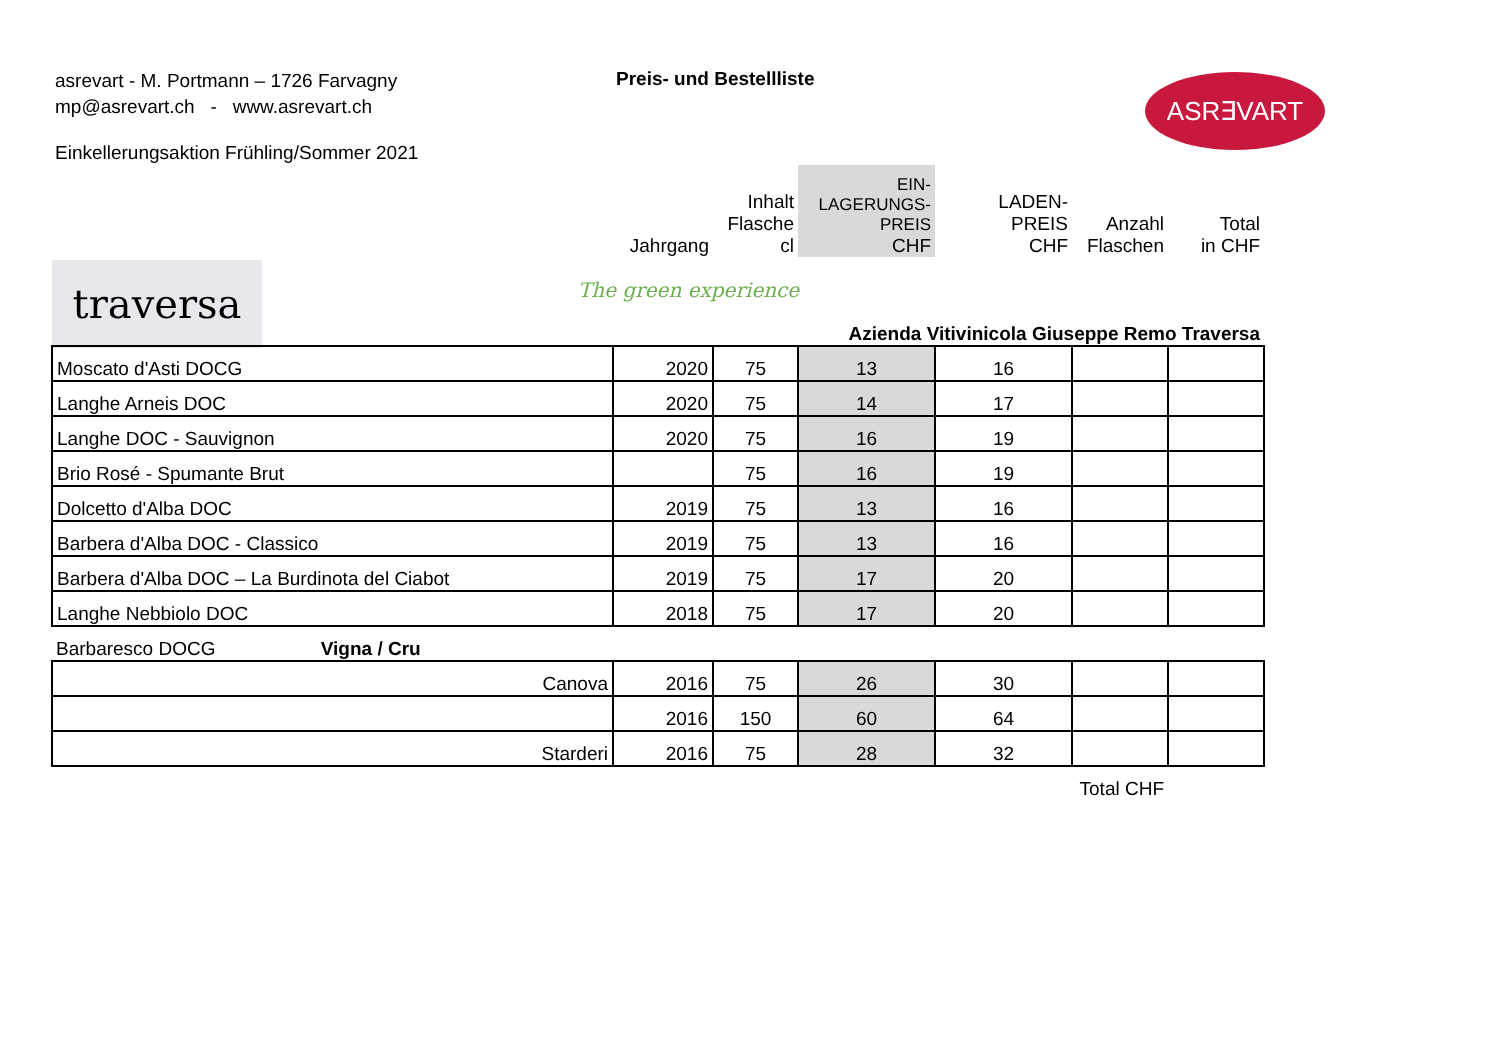asrevart - M. Portmann – 1726 Farvagny
mp@asrevart.ch - www.asrevart.ch
Preis- und Bestellliste ASR∃VART
Einkellerungsaktion Frühling/Sommer 2021
traversa The green experience
| | Jahrgang | Inhalt Flasche cl | EIN- LAGERUNGS- PREIS CHF | LADEN- PREIS CHF | Anzahl Flaschen | Total in CHF |
| | Azienda Vitivinicola Giuseppe Remo Traversa | | | | | |
| Moscato d'Asti DOCG | 2020 | 75 | 13 | 16 | | |
| Langhe Arneis DOC | 2020 | 75 | 14 | 17 | | |
| Langhe DOC - Sauvignon | 2020 | 75 | 16 | 19 | | |
| Brio Rosé - Spumante Brut | | 75 | 16 | 19 | | |
| Dolcetto d'Alba DOC | 2019 | 75 | 13 | 16 | | |
| Barbera d'Alba DOC - Classico | 2019 | 75 | 13 | 16 | | |
| Barbera d'Alba DOC – La Burdinota del Ciabot | 2019 | 75 | 17 | 20 | | |
| Langhe Nebbiolo DOC | 2018 | 75 | 17 | 20 | | |
| Barbaresco DOCG Vigna / Cru | | | | | | |
| Canova | 2016 | 75 | 26 | 30 | | |
| | 2016 | 150 | 60 | 64 | | |
| Starderi | 2016 | 75 | 28 | 32 | | |
| | | | | | Total CHF | |